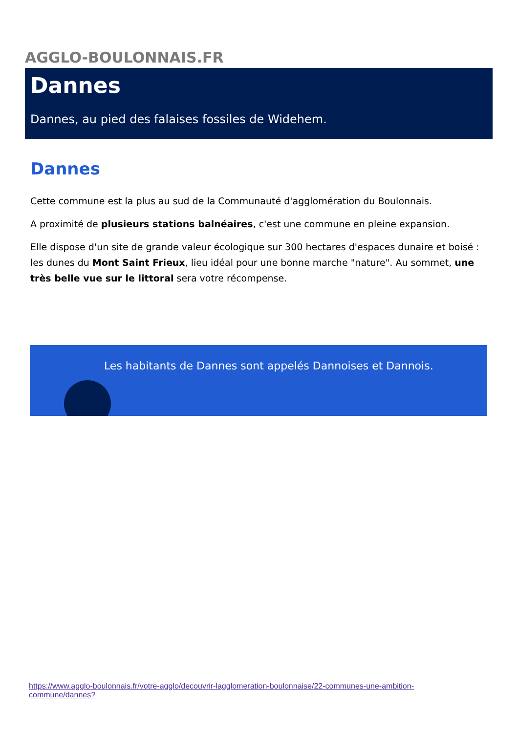AGGLO-BOULONNAIS.FR
Dannes
Dannes, au pied des falaises fossiles de Widehem.
Dannes
Cette commune est la plus au sud de la Communauté d'agglomération du Boulonnais.
A proximité de plusieurs stations balnéaires, c'est une commune en pleine expansion.
Elle dispose d'un site de grande valeur écologique sur 300 hectares d'espaces dunaire et boisé : les dunes du Mont Saint Frieux, lieu idéal pour une bonne marche "nature". Au sommet, une très belle vue sur le littoral sera votre récompense.
Les habitants de Dannes sont appelés Dannoises et Dannois.
https://www.agglo-boulonnais.fr/votre-agglo/decouvrir-lagglomeration-boulonnaise/22-communes-une-ambition-commune/dannes?